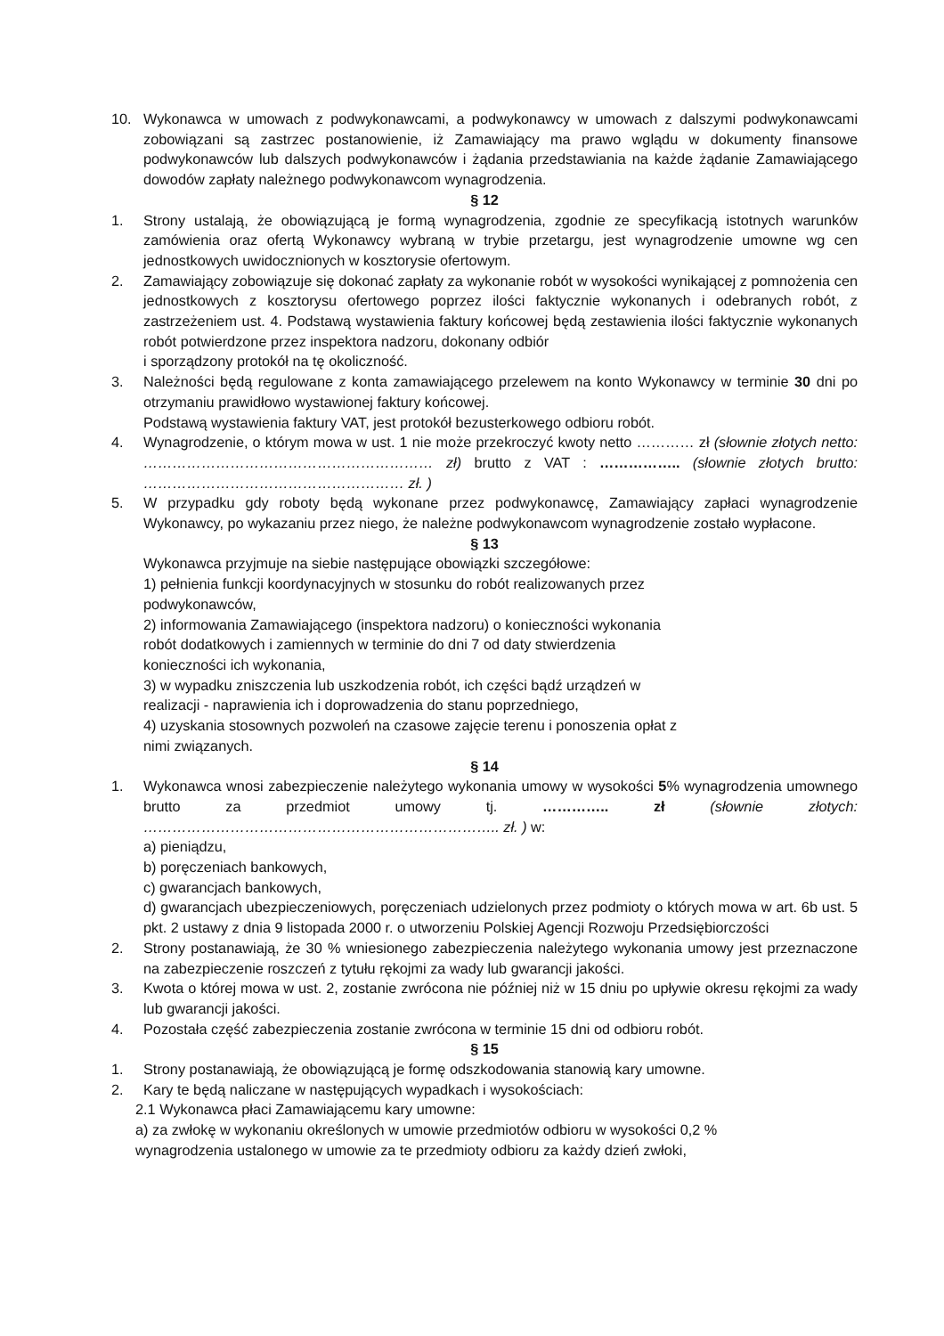10. Wykonawca w umowach z podwykonawcami, a podwykonawcy w umowach z dalszymi podwykonawcami zobowiązani są zastrzec postanowienie, iż Zamawiający ma prawo wglądu w dokumenty finansowe podwykonawców lub dalszych podwykonawców i żądania przedstawiania na każde żądanie Zamawiającego dowodów zapłaty należnego podwykonawcom wynagrodzenia.
§ 12
1. Strony ustalają, że obowiązującą je formą wynagrodzenia, zgodnie ze specyfikacją istotnych warunków zamówienia oraz ofertą Wykonawcy wybraną w trybie przetargu, jest wynagrodzenie umowne wg cen jednostkowych uwidocznionych w kosztorysie ofertowym.
2. Zamawiający zobowiązuje się dokonać zapłaty za wykonanie robót w wysokości wynikającej z pomnożenia cen jednostkowych z kosztorysu ofertowego poprzez ilości faktycznie wykonanych i odebranych robót, z zastrzeżeniem ust. 4. Podstawą wystawienia faktury końcowej będą zestawienia ilości faktycznie wykonanych robót potwierdzone przez inspektora nadzoru, dokonany odbiór
i sporządzony protokół na tę okoliczność.
3. Należności będą regulowane z konta zamawiającego przelewem na konto Wykonawcy w terminie 30 dni po otrzymaniu prawidłowo wystawionej faktury końcowej.
Podstawą wystawienia faktury VAT, jest protokół bezusterkowego odbioru robót.
4. Wynagrodzenie, o którym mowa w ust. 1 nie może przekroczyć kwoty netto ………… zł (słownie złotych netto: …………………………………………………… zł) brutto z VAT : …………….. (słownie złotych brutto: ……………………………………………… zł. )
5. W przypadku gdy roboty będą wykonane przez podwykonawcę, Zamawiający zapłaci wynagrodzenie Wykonawcy, po wykazaniu przez niego, że należne podwykonawcom wynagrodzenie zostało wypłacone.
§ 13
Wykonawca przyjmuje na siebie następujące obowiązki szczegółowe:
1) pełnienia funkcji koordynacyjnych w stosunku do robót realizowanych przez podwykonawców,
2) informowania Zamawiającego (inspektora nadzoru) o konieczności wykonania robót dodatkowych i zamiennych w terminie do dni 7 od daty stwierdzenia konieczności ich wykonania,
3) w wypadku zniszczenia lub uszkodzenia robót, ich części bądź urządzeń w realizacji - naprawienia ich i doprowadzenia do stanu poprzedniego,
4) uzyskania stosownych pozwoleń na czasowe zajęcie terenu i ponoszenia opłat z nimi związanych.
§ 14
1. Wykonawca wnosi zabezpieczenie należytego wykonania umowy w wysokości 5% wynagrodzenia umownego brutto za przedmiot umowy tj. ………….. zł (słownie złotych: ……………………………………………………………….. zł. ) w:
a) pieniądzu,
b) poręczeniach bankowych,
c) gwarancjach bankowych,
d) gwarancjach ubezpieczeniowych, poręczeniach udzielonych przez podmioty o których mowa w art. 6b ust. 5 pkt. 2 ustawy z dnia 9 listopada 2000 r. o utworzeniu Polskiej Agencji Rozwoju Przedsiębiorczości
2. Strony postanawiają, że 30 % wniesionego zabezpieczenia należytego wykonania umowy jest przeznaczone na zabezpieczenie roszczeń z tytułu rękojmi za wady lub gwarancji jakości.
3. Kwota o której mowa w ust. 2, zostanie zwrócona nie później niż w 15 dniu po upływie okresu rękojmi za wady lub gwarancji jakości.
4. Pozostała część zabezpieczenia zostanie zwrócona w terminie 15 dni od odbioru robót.
§ 15
1. Strony postanawiają, że obowiązującą je formę odszkodowania stanowią kary umowne.
2. Kary te będą naliczane w następujących wypadkach i wysokościach:
2.1 Wykonawca płaci Zamawiającemu kary umowne:
a) za zwłokę w wykonaniu określonych w umowie przedmiotów odbioru w wysokości 0,2 % wynagrodzenia ustalonego w umowie za te przedmioty odbioru za każdy dzień zwłoki,